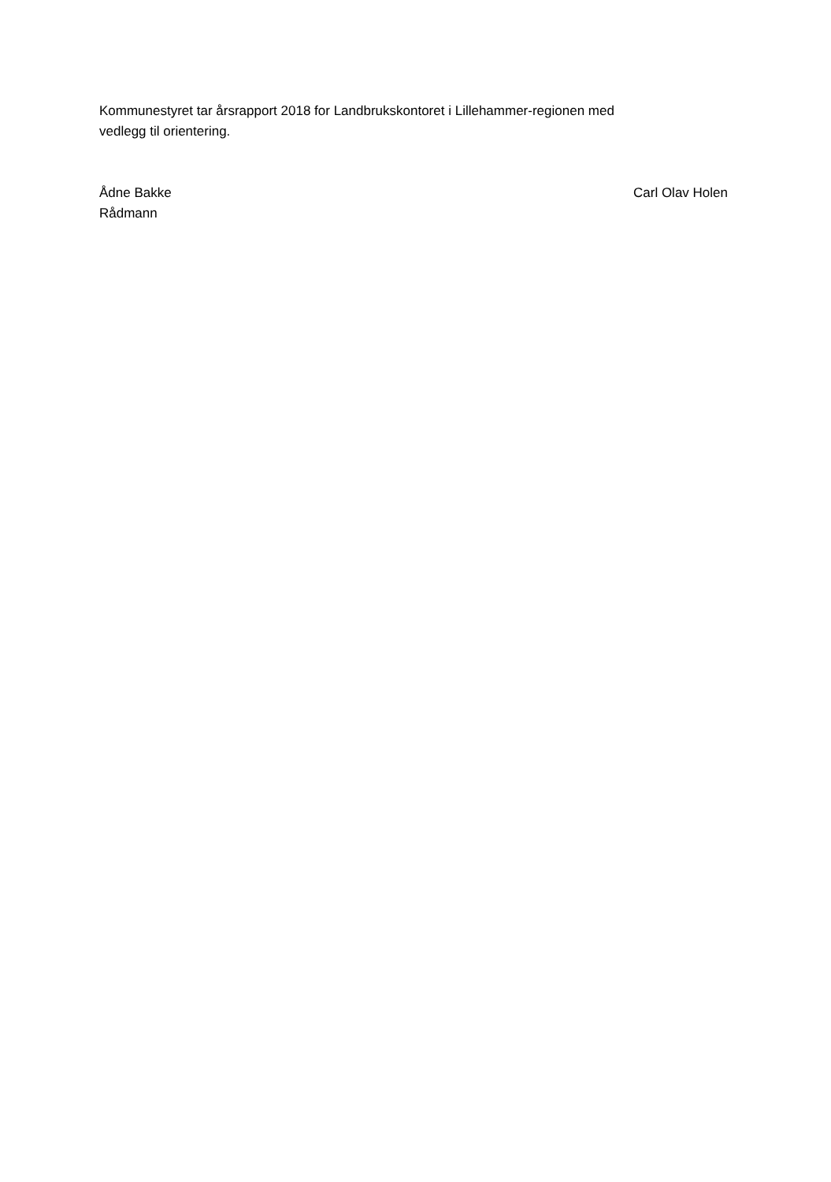Kommunestyret tar årsrapport 2018 for Landbrukskontoret i Lillehammer-regionen med
vedlegg til orientering.
Ådne Bakke
Rådmann
Carl Olav Holen